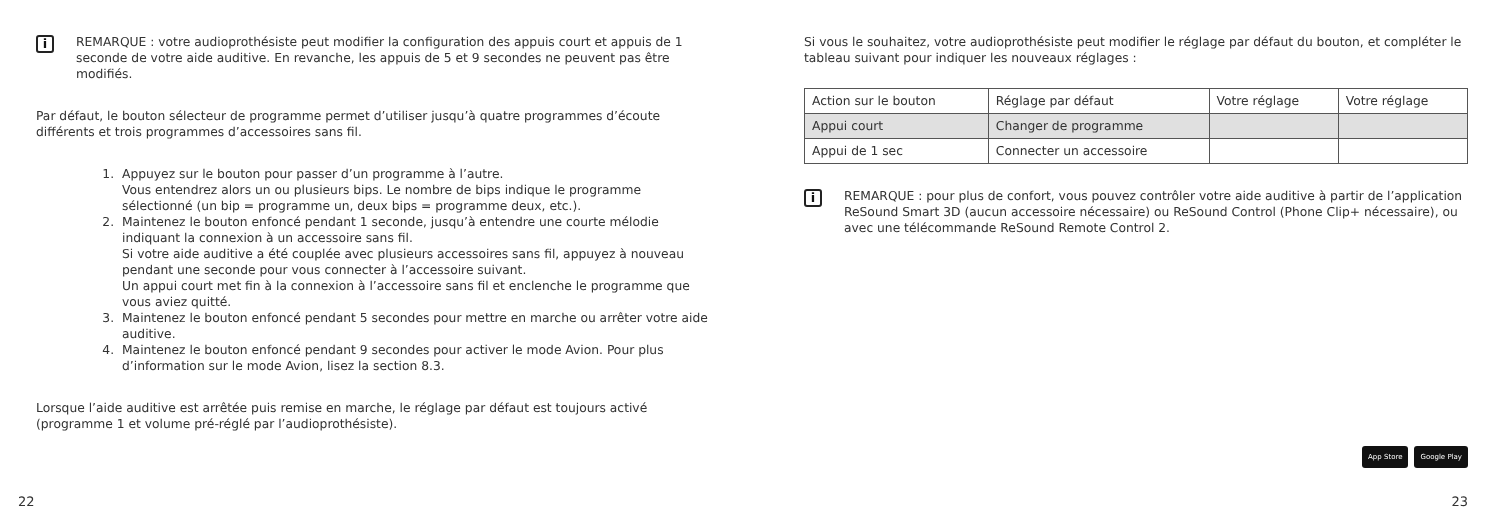i
REMARQUE : votre audioprothésiste peut modifier la configuration des appuis court et appuis de 1 seconde de votre aide auditive. En revanche, les appuis de 5 et 9 secondes ne peuvent pas être modifiés.
Par défaut, le bouton sélecteur de programme permet d’utiliser jusqu’à quatre programmes d’écoute différents et trois programmes d’accessoires sans fil.
1. Appuyez sur le bouton pour passer d’un programme à l’autre.
Vous entendrez alors un ou plusieurs bips. Le nombre de bips indique le programme sélectionné (un bip = programme un, deux bips = programme deux, etc.).
2. Maintenez le bouton enfoncé pendant 1 seconde, jusqu’à entendre une courte mélodie indiquant la connexion à un accessoire sans fil.
Si votre aide auditive a été couplée avec plusieurs accessoires sans fil, appuyez à nouveau pendant une seconde pour vous connecter à l’accessoire suivant.
Un appui court met fin à la connexion à l’accessoire sans fil et enclenche le programme que vous aviez quitté.
3. Maintenez le bouton enfoncé pendant 5 secondes pour mettre en marche ou arrêter votre aide auditive.
4. Maintenez le bouton enfoncé pendant 9 secondes pour activer le mode Avion. Pour plus d’information sur le mode Avion, lisez la section 8.3.
Lorsque l’aide auditive est arrêtée puis remise en marche, le réglage par défaut est toujours activé (programme 1 et volume pré-réglé par l’audioprothésiste).
22
Si vous le souhaitez, votre audioprothésiste peut modifier le réglage par défaut du bouton, et compléter le tableau suivant pour indiquer les nouveaux réglages :
| Action sur le bouton | Réglage par défaut | Votre réglage | Votre réglage |
| Appui court | Changer de programme | | |
| Appui de 1 sec | Connecter un accessoire | | |
i
REMARQUE : pour plus de confort, vous pouvez contrôler votre aide auditive à partir de l’application ReSound Smart 3D (aucun accessoire nécessaire) ou ReSound Control (Phone Clip+ nécessaire), ou avec une télécommande ReSound Remote Control 2.
App Store Google Play
23